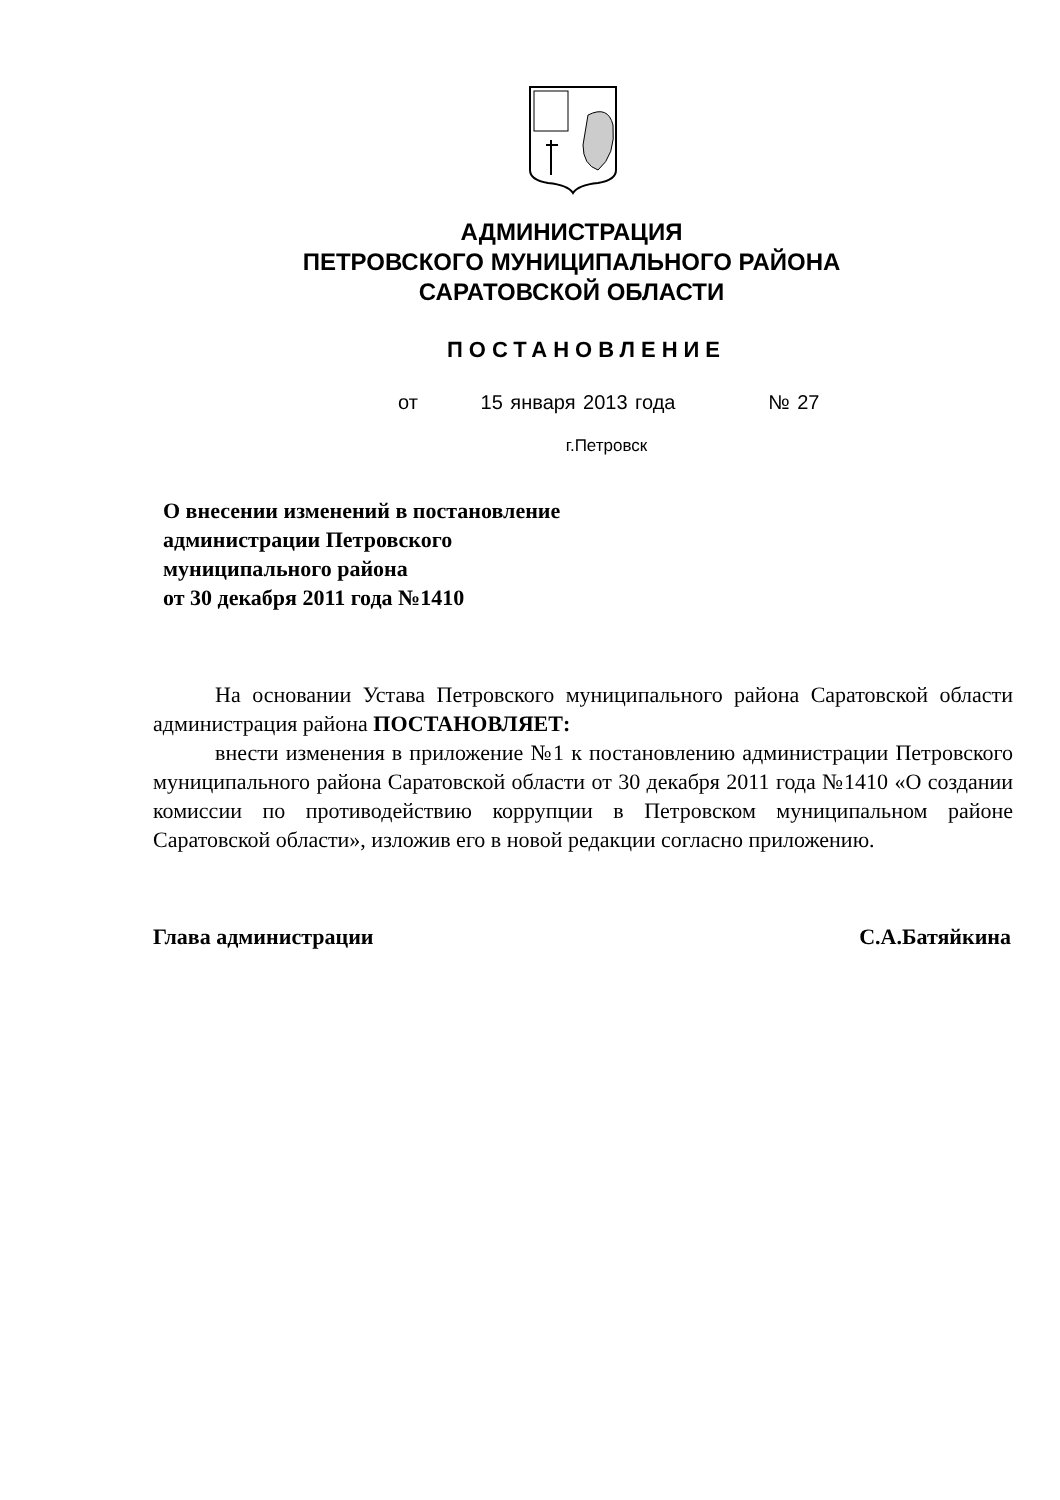АДМИНИСТРАЦИЯ
ПЕТРОВСКОГО МУНИЦИПАЛЬНОГО РАЙОНА
САРАТОВСКОЙ ОБЛАСТИ
ПОСТАНОВЛЕНИЕ
от 15 января 2013 года № 27
г.Петровск
О внесении изменений в постановление
администрации Петровского
муниципального района
от 30 декабря 2011 года №1410
На основании Устава Петровского муниципального района Саратовской области администрация района ПОСТАНОВЛЯЕТ:
внести изменения в приложение №1 к постановлению администрации Петровского муниципального района Саратовской области от 30 декабря 2011 года №1410 «О создании комиссии по противодействию коррупции в Петровском муниципальном районе Саратовской области», изложив его в новой редакции согласно приложению.
Глава администрации С.А.Батяйкина